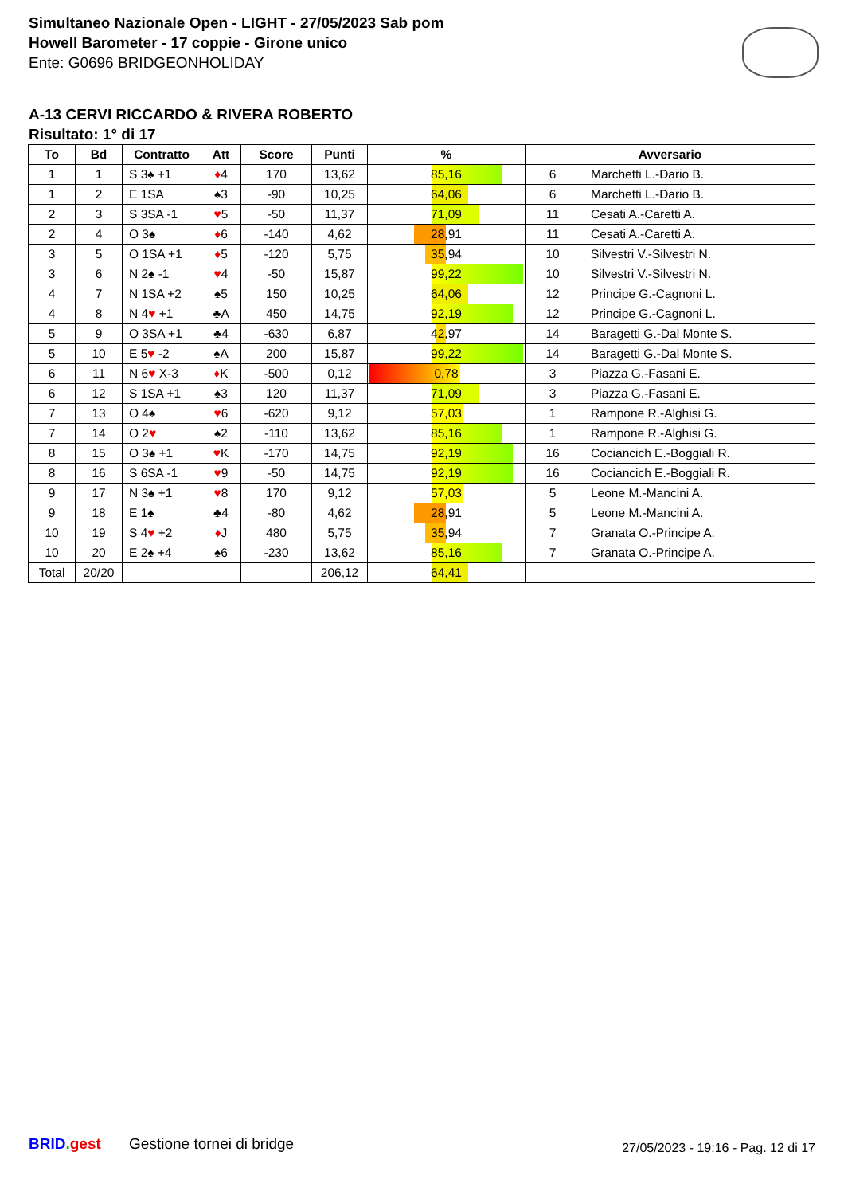Simultaneo Nazionale Open - LIGHT - 27/05/2023 Sab pom
Howell Barometer - 17 coppie - Girone unico
Ente: G0696 BRIDGEONHOLIDAY
A-13 CERVI RICCARDO & RIVERA ROBERTO
Risultato: 1° di 17
| To | Bd | Contratto | Att | Score | Punti | % | Avversario | |
| --- | --- | --- | --- | --- | --- | --- | --- | --- |
| 1 | 1 | S 3♠ +1 | ♦ 4 | 170 | 13,62 | 85,16 | 6 | Marchetti L.-Dario B. |
| 1 | 2 | E 1SA | ♠3 | -90 | 10,25 | 64,06 | 6 | Marchetti L.-Dario B. |
| 2 | 3 | S 3SA -1 | ♥ 5 | -50 | 11,37 | 71,09 | 11 | Cesati A.-Caretti A. |
| 2 | 4 | O 3♠ | ♦ 6 | -140 | 4,62 | 28,91 | 11 | Cesati A.-Caretti A. |
| 3 | 5 | O 1SA +1 | ♦ 5 | -120 | 5,75 | 35,94 | 10 | Silvestri V.-Silvestri N. |
| 3 | 6 | N 2♠ -1 | ♥ 4 | -50 | 15,87 | 99,22 | 10 | Silvestri V.-Silvestri N. |
| 4 | 7 | N 1SA +2 | ♠5 | 150 | 10,25 | 64,06 | 12 | Principe G.-Cagnoni L. |
| 4 | 8 | N 4 ♥ +1 | ♣A | 450 | 14,75 | 92,19 | 12 | Principe G.-Cagnoni L. |
| 5 | 9 | O 3SA +1 | ♣4 | -630 | 6,87 | 42,97 | 14 | Baragetti G.-Dal Monte S. |
| 5 | 10 | E 5 ♥ -2 | ♠A | 200 | 15,87 | 99,22 | 14 | Baragetti G.-Dal Monte S. |
| 6 | 11 | N 6 ♥ X-3 | ♦ K | -500 | 0,12 | 0,78 | 3 | Piazza G.-Fasani E. |
| 6 | 12 | S 1SA +1 | ♠3 | 120 | 11,37 | 71,09 | 3 | Piazza G.-Fasani E. |
| 7 | 13 | O 4♠ | ♥ 6 | -620 | 9,12 | 57,03 | 1 | Rampone R.-Alghisi G. |
| 7 | 14 | O 2 ♥ | ♠2 | -110 | 13,62 | 85,16 | 1 | Rampone R.-Alghisi G. |
| 8 | 15 | O 3♠ +1 | ♥ K | -170 | 14,75 | 92,19 | 16 | Cociancich E.-Boggiali R. |
| 8 | 16 | S 6SA -1 | ♥ 9 | -50 | 14,75 | 92,19 | 16 | Cociancich E.-Boggiali R. |
| 9 | 17 | N 3♠ +1 | ♥ 8 | 170 | 9,12 | 57,03 | 5 | Leone M.-Mancini A. |
| 9 | 18 | E 1♠ | ♣4 | -80 | 4,62 | 28,91 | 5 | Leone M.-Mancini A. |
| 10 | 19 | S 4 ♥ +2 | ♦ J | 480 | 5,75 | 35,94 | 7 | Granata O.-Principe A. |
| 10 | 20 | E 2♠ +4 | ♠6 | -230 | 13,62 | 85,16 | 7 | Granata O.-Principe A. |
| Total | 20/20 | | | | 206,12 | 64,41 | | |
BRID. gest Gestione tornei di bridge
27/05/2023 - 19:16 - Pag. 12 di 17